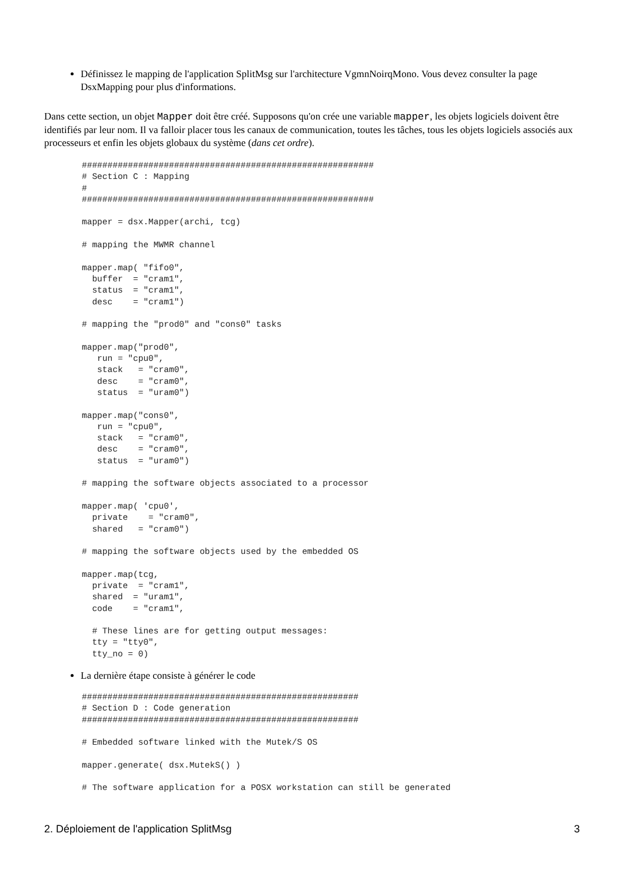Définissez le mapping de l'application SplitMsg sur l'architecture VgmnNoirqMono. Vous devez consulter la page DsxMapping pour plus d'informations.
Dans cette section, un objet Mapper doit être créé. Supposons qu'on crée une variable mapper, les objets logiciels doivent être identifiés par leur nom. Il va falloir placer tous les canaux de communication, toutes les tâches, tous les objets logiciels associés aux processeurs et enfin les objets globaux du système (dans cet ordre).
#########################################################
# Section C : Mapping
#
#########################################################

mapper = dsx.Mapper(archi, tcg)

# mapping the MWMR channel

mapper.map( "fifo0",
  buffer  = "cram1",
  status  = "cram1",
  desc    = "cram1")

# mapping the "prod0" and "cons0" tasks

mapper.map("prod0",
   run = "cpu0",
   stack   = "cram0",
   desc    = "cram0",
   status  = "uram0")

mapper.map("cons0",
   run = "cpu0",
   stack   = "cram0",
   desc    = "cram0",
   status  = "uram0")

# mapping the software objects associated to a processor

mapper.map( 'cpu0',
  private    = "cram0",
  shared   = "cram0")

# mapping the software objects used by the embedded OS

mapper.map(tcg,
  private  = "cram1",
  shared  = "uram1",
  code    = "cram1",

  # These lines are for getting output messages:
  tty = "tty0",
  tty_no = 0)
La dernière étape consiste à générer le code
######################################################
# Section D : Code generation
######################################################

# Embedded software linked with the Mutek/S OS

mapper.generate( dsx.MutekS() )

# The software application for a POSX workstation can still be generated
2. Déploiement de l'application SplitMsg 3